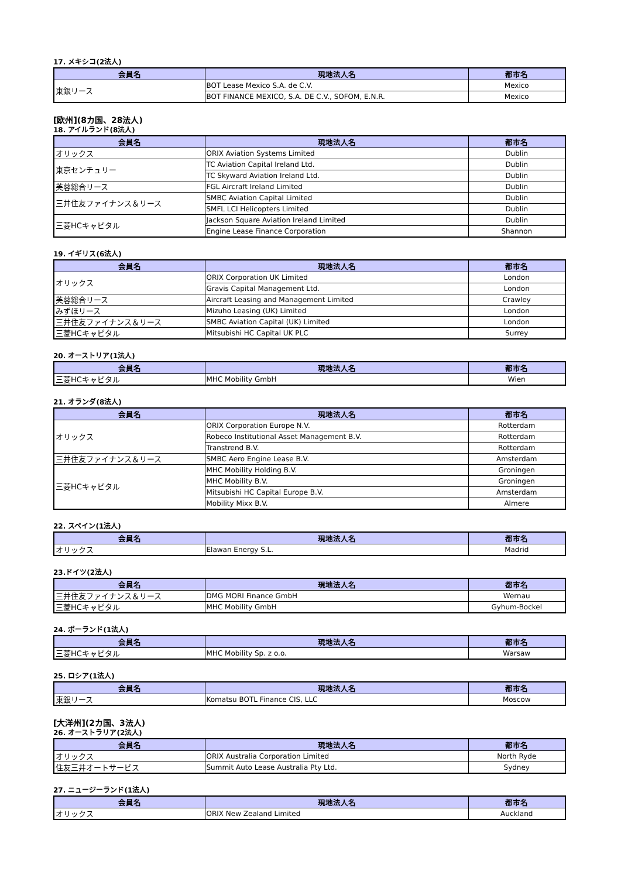17. メキシコ(2法人)
| 会員名 | 現地法人名 | 都市名 |
| --- | --- | --- |
| 東銀リース | BOT Lease Mexico S.A. de C.V. | Mexico |
| | BOT FINANCE MEXICO, S.A. DE C.V., SOFOM, E.N.R. | Mexico |
[欧州](8カ国、28法人)
18. アイルランド(8法人)
| 会員名 | 現地法人名 | 都市名 |
| --- | --- | --- |
| オリックス | ORIX Aviation Systems Limited | Dublin |
| 東京センチュリー | TC Aviation Capital Ireland Ltd. | Dublin |
| | TC Skyward Aviation Ireland Ltd. | Dublin |
| 芙蓉総合リース | FGL Aircraft Ireland Limited | Dublin |
| 三井住友ファイナンス＆リース | SMBC Aviation Capital Limited | Dublin |
| | SMFL LCI Helicopters Limited | Dublin |
| 三菱HCキャピタル | Jackson Square Aviation Ireland Limited | Dublin |
| | Engine Lease Finance Corporation | Shannon |
19. イギリス(6法人)
| 会員名 | 現地法人名 | 都市名 |
| --- | --- | --- |
| オリックス | ORIX Corporation UK Limited | London |
| | Gravis Capital Management Ltd. | London |
| 芙蓉総合リース | Aircraft Leasing and Management Limited | Crawley |
| みずほリース | Mizuho Leasing (UK) Limited | London |
| 三井住友ファイナンス＆リース | SMBC Aviation Capital (UK) Limited | London |
| 三菱HCキャピタル | Mitsubishi HC Capital UK PLC | Surrey |
20. オーストリア(1法人)
| 会員名 | 現地法人名 | 都市名 |
| --- | --- | --- |
| 三菱HCキャピタル | MHC Mobility GmbH | Wien |
21. オランダ(8法人)
| 会員名 | 現地法人名 | 都市名 |
| --- | --- | --- |
| オリックス | ORIX Corporation Europe N.V. | Rotterdam |
| | Robeco Institutional Asset Management B.V. | Rotterdam |
| | Transtrend B.V. | Rotterdam |
| 三井住友ファイナンス＆リース | SMBC Aero Engine Lease B.V. | Amsterdam |
| 三菱HCキャピタル | MHC Mobility Holding B.V. | Groningen |
| | MHC Mobility B.V. | Groningen |
| | Mitsubishi HC Capital Europe B.V. | Amsterdam |
| | Mobility Mixx B.V. | Almere |
22. スペイン(1法人)
| 会員名 | 現地法人名 | 都市名 |
| --- | --- | --- |
| オリックス | Elawan Energy S.L. | Madrid |
23.ドイツ(2法人)
| 会員名 | 現地法人名 | 都市名 |
| --- | --- | --- |
| 三井住友ファイナンス＆リース | DMG MORI Finance GmbH | Wernau |
| 三菱HCキャピタル | MHC Mobility GmbH | Gyhum-Bockel |
24. ポーランド(1法人)
| 会員名 | 現地法人名 | 都市名 |
| --- | --- | --- |
| 三菱HCキャピタル | MHC Mobility Sp. z o.o. | Warsaw |
25. ロシア(1法人)
| 会員名 | 現地法人名 | 都市名 |
| --- | --- | --- |
| 東銀リース | Komatsu BOTL Finance CIS, LLC | Moscow |
[大洋州](2カ国、3法人)
26. オーストラリア(2法人)
| 会員名 | 現地法人名 | 都市名 |
| --- | --- | --- |
| オリックス | ORIX Australia Corporation Limited | North Ryde |
| 住友三井オートサービス | Summit Auto Lease Australia Pty Ltd. | Sydney |
27. ニュージーランド(1法人)
| 会員名 | 現地法人名 | 都市名 |
| --- | --- | --- |
| オリックス | ORIX New Zealand Limited | Auckland |